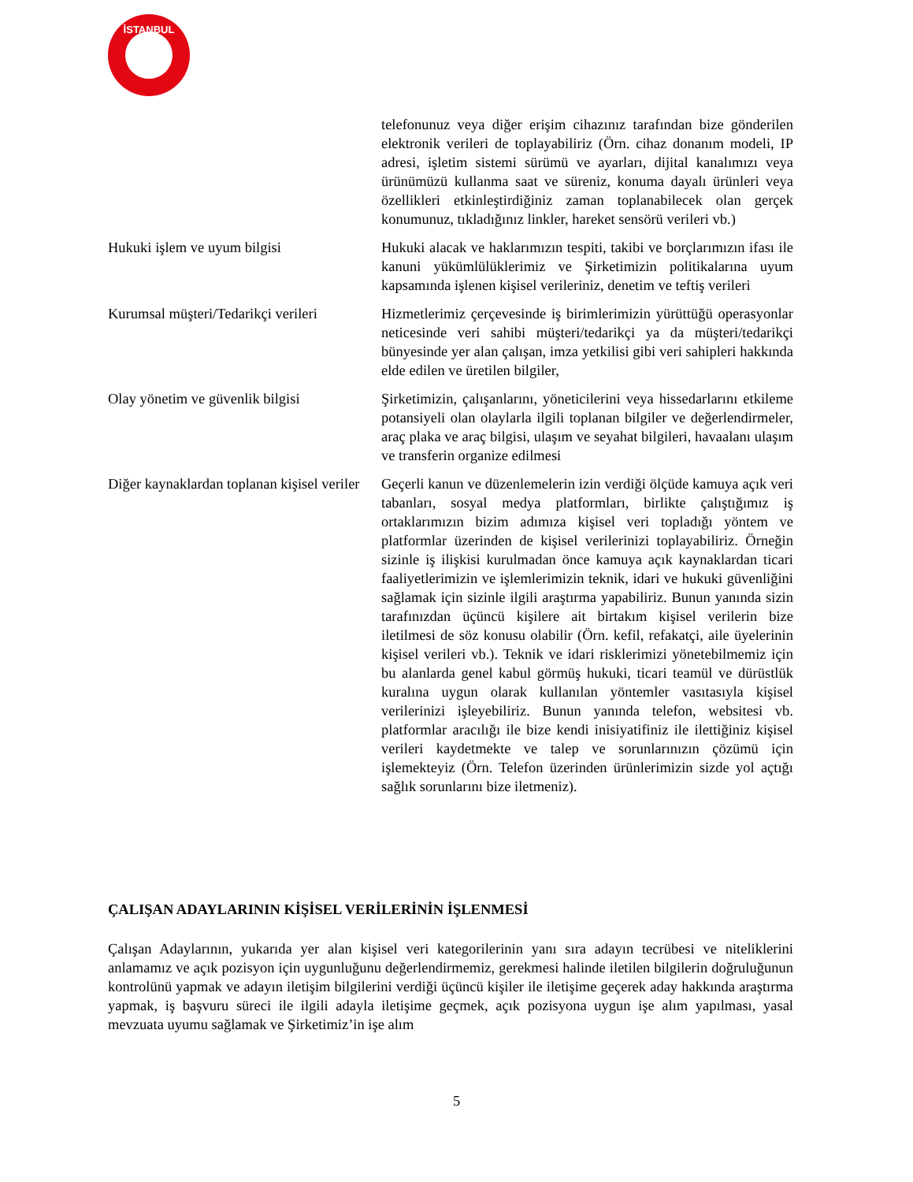İSTANBUL
| | telefonunuz veya diğer erişim cihazınız tarafından bize gönderilen elektronik verileri de toplayabiliriz (Örn. cihaz donanım modeli, IP adresi, işletim sistemi sürümü ve ayarları, dijital kanalımızı veya ürünümüzü kullanma saat ve süreniz, konuma dayalı ürünleri veya özellikleri etkinleştirdiğiniz zaman toplanabilecek olan gerçek konumunuz, tıkladığınız linkler, hareket sensörü verileri vb.) |
| Hukuki işlem ve uyum bilgisi | Hukuki alacak ve haklarımızın tespiti, takibi ve borçlarımızın ifası ile kanuni yükümlülüklerimiz ve Şirketimizin politikalarına uyum kapsamında işlenen kişisel verileriniz, denetim ve teftiş verileri |
| Kurumsal müşteri/Tedarikçi verileri | Hizmetlerimiz çerçevesinde iş birimlerimizin yürüttüğü operasyonlar neticesinde veri sahibi müşteri/tedarikçi ya da müşteri/tedarikçi bünyesinde yer alan çalışan, imza yetkilisi gibi veri sahipleri hakkında elde edilen ve üretilen bilgiler, |
| Olay yönetim ve güvenlik bilgisi | Şirketimizin, çalışanlarını, yöneticilerini veya hissedarlarını etkileme potansiyeli olan olaylarla ilgili toplanan bilgiler ve değerlendirmeler, araç plaka ve araç bilgisi, ulaşım ve seyahat bilgileri, havaalanı ulaşım ve transferin organize edilmesi |
| Diğer kaynaklardan toplanan kişisel veriler | Geçerli kanun ve düzenlemelerin izin verdiği ölçüde kamuya açık veri tabanları, sosyal medya platformları, birlikte çalıştığımız iş ortaklarımızın bizim adımıza kişisel veri topladığı yöntem ve platformlar üzerinden de kişisel verilerinizi toplayabiliriz. Örneğin sizinle iş ilişkisi kurulmadan önce kamuya açık kaynaklardan ticari faaliyetlerimizin ve işlemlerimizin teknik, idari ve hukuki güvenliğini sağlamak için sizinle ilgili araştırma yapabiliriz. Bunun yanında sizin tarafınızdan üçüncü kişilere ait birtakım kişisel verilerin bize iletilmesi de söz konusu olabilir (Örn. kefil, refakatçi, aile üyelerinin kişisel verileri vb.). Teknik ve idari risklerimizi yönetebilmemiz için bu alanlarda genel kabul görmüş hukuki, ticari teamül ve dürüstlük kuralına uygun olarak kullanılan yöntemler vasıtasıyla kişisel verilerinizi işleyebiliriz. Bunun yanında telefon, websitesi vb. platformlar aracılığı ile bize kendi inisiyatifiniz ile ilettiğiniz kişisel verileri kaydetmekte ve talep ve sorunlarınızın çözümü için işlemekteyiz (Örn. Telefon üzerinden ürünlerimizin sizde yol açtığı sağlık sorunlarını bize iletmeniz). |
ÇALIŞAN ADAYLARININ KİŞİSEL VERİLERİNİN İŞLENMESİ
Çalışan Adaylarının, yukarıda yer alan kişisel veri kategorilerinin yanı sıra adayın tecrübesi ve niteliklerini anlamamız ve açık pozisyon için uygunluğunu değerlendirmemiz, gerekmesi halinde iletilen bilgilerin doğruluğunun kontrolünü yapmak ve adayın iletişim bilgilerini verdiği üçüncü kişiler ile iletişime geçerek aday hakkında araştırma yapmak, iş başvuru süreci ile ilgili adayla iletişime geçmek, açık pozisyona uygun işe alım yapılması, yasal mevzuata uyumu sağlamak ve Şirketimiz’in işe alım
5